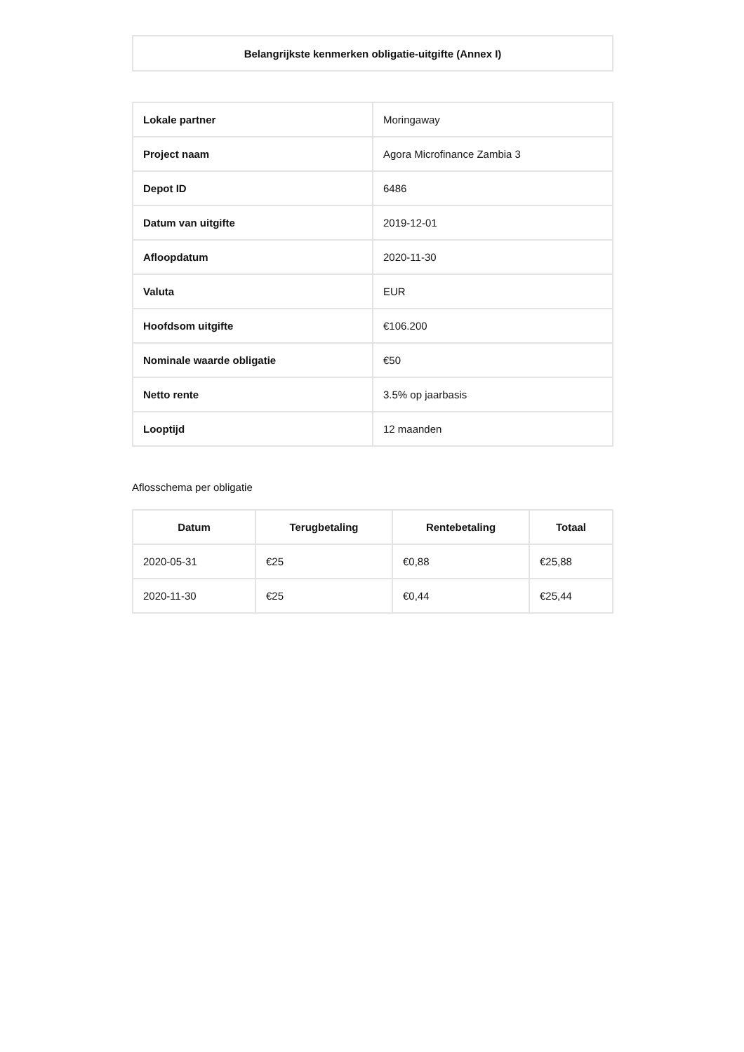| Belangrijkste kenmerken obligatie-uitgifte (Annex I) |
| Lokale partner | Moringaway |
| Project naam | Agora Microfinance Zambia 3 |
| Depot ID | 6486 |
| Datum van uitgifte | 2019-12-01 |
| Afloopdatum | 2020-11-30 |
| Valuta | EUR |
| Hoofdsom uitgifte | €106.200 |
| Nominale waarde obligatie | €50 |
| Netto rente | 3.5% op jaarbasis |
| Looptijd | 12 maanden |
Aflosschema per obligatie
| Datum | Terugbetaling | Rentebetaling | Totaal |
| --- | --- | --- | --- |
| 2020-05-31 | €25 | €0,88 | €25,88 |
| 2020-11-30 | €25 | €0,44 | €25,44 |